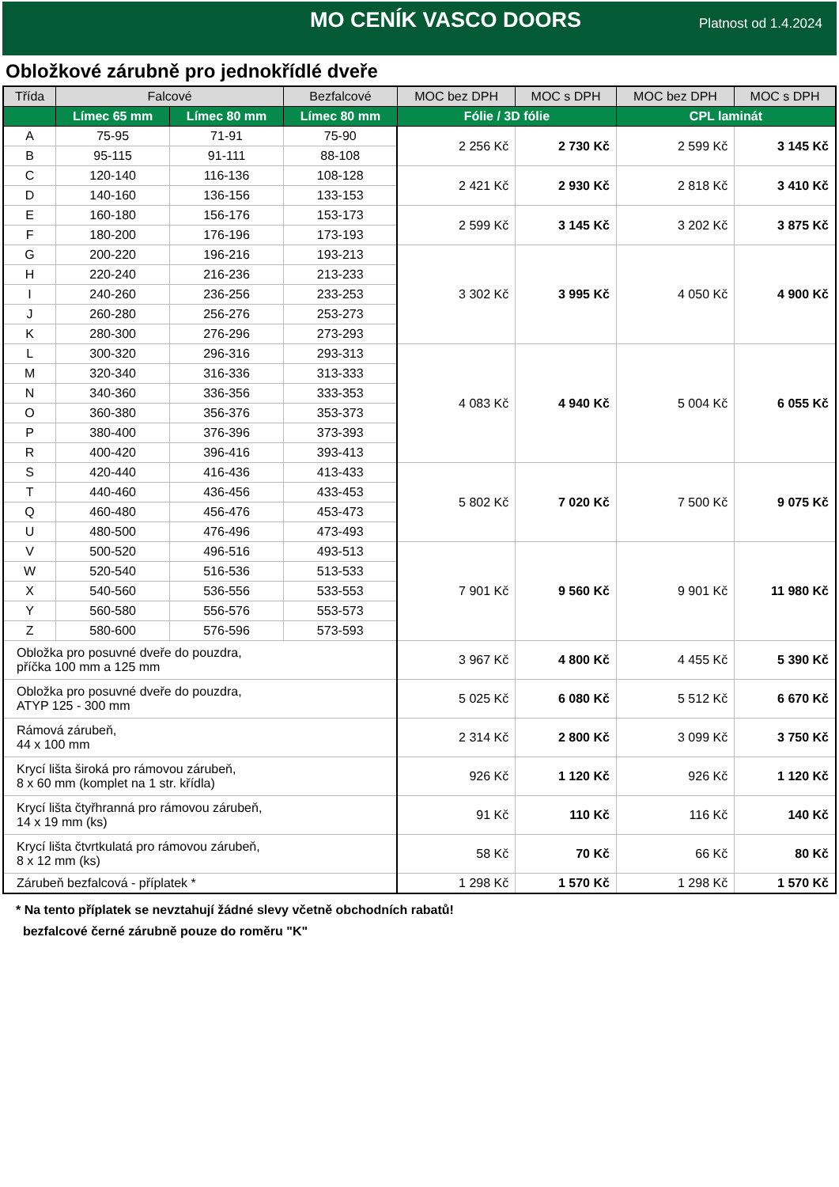MO CENÍK VASCO DOORS
Platnost od 1.4.2024
Obložkové zárubně pro jednokřídlé dveře
| Třída | Falcové | | Bezfalcové | MOC bez DPH | MOC s DPH | MOC bez DPH | MOC s DPH |
| --- | --- | --- | --- | --- | --- | --- | --- |
| | Límec 65 mm | Límec 80 mm | Límec 80 mm | Fólie / 3D fólie | | CPL laminát | |
| A | 75-95 | 71-91 | 75-90 | 2 256 Kč | 2 730 Kč | 2 599 Kč | 3 145 Kč |
| B | 95-115 | 91-111 | 88-108 | | | | |
| C | 120-140 | 116-136 | 108-128 | 2 421 Kč | 2 930 Kč | 2 818 Kč | 3 410 Kč |
| D | 140-160 | 136-156 | 133-153 | | | | |
| E | 160-180 | 156-176 | 153-173 | 2 599 Kč | 3 145 Kč | 3 202 Kč | 3 875 Kč |
| F | 180-200 | 176-196 | 173-193 | | | | |
| G | 200-220 | 196-216 | 193-213 | 3 302 Kč | 3 995 Kč | 4 050 Kč | 4 900 Kč |
| H | 220-240 | 216-236 | 213-233 | | | | |
| I | 240-260 | 236-256 | 233-253 | | | | |
| J | 260-280 | 256-276 | 253-273 | | | | |
| K | 280-300 | 276-296 | 273-293 | | | | |
| L | 300-320 | 296-316 | 293-313 | 4 083 Kč | 4 940 Kč | 5 004 Kč | 6 055 Kč |
| M | 320-340 | 316-336 | 313-333 | | | | |
| N | 340-360 | 336-356 | 333-353 | | | | |
| O | 360-380 | 356-376 | 353-373 | | | | |
| P | 380-400 | 376-396 | 373-393 | | | | |
| R | 400-420 | 396-416 | 393-413 | | | | |
| S | 420-440 | 416-436 | 413-433 | 5 802 Kč | 7 020 Kč | 7 500 Kč | 9 075 Kč |
| T | 440-460 | 436-456 | 433-453 | | | | |
| Q | 460-480 | 456-476 | 453-473 | | | | |
| U | 480-500 | 476-496 | 473-493 | | | | |
| V | 500-520 | 496-516 | 493-513 | 7 901 Kč | 9 560 Kč | 9 901 Kč | 11 980 Kč |
| W | 520-540 | 516-536 | 513-533 | | | | |
| X | 540-560 | 536-556 | 533-553 | | | | |
| Y | 560-580 | 556-576 | 553-573 | | | | |
| Z | 580-600 | 576-596 | 573-593 | | | | |
| Obložka pro posuvné dveře do pouzdra, příčka 100 mm a 125 mm | | | | 3 967 Kč | 4 800 Kč | 4 455 Kč | 5 390 Kč |
| Obložka pro posuvné dveře do pouzdra, ATYP 125 - 300 mm | | | | 5 025 Kč | 6 080 Kč | 5 512 Kč | 6 670 Kč |
| Rámová zárubeň, 44 x 100 mm | | | | 2 314 Kč | 2 800 Kč | 3 099 Kč | 3 750 Kč |
| Krycí lišta široká pro rámovou zárubeň, 8 x 60 mm (komplet na 1 str. křídla) | | | | 926 Kč | 1 120 Kč | 926 Kč | 1 120 Kč |
| Krycí lišta čtyřhranná pro rámovou zárubeň, 14 x 19 mm (ks) | | | | 91 Kč | 110 Kč | 116 Kč | 140 Kč |
| Krycí lišta čtvrtkulatá pro rámovou zárubeň, 8 x 12 mm (ks) | | | | 58 Kč | 70 Kč | 66 Kč | 80 Kč |
| Zárubeň bezfalcová - příplatek * | | | | 1 298 Kč | 1 570 Kč | 1 298 Kč | 1 570 Kč |
* Na tento příplatek se nevztahují žádné slevy včetně obchodních rabatů!
bezfalcové černé zárubně pouze do roměru "K"